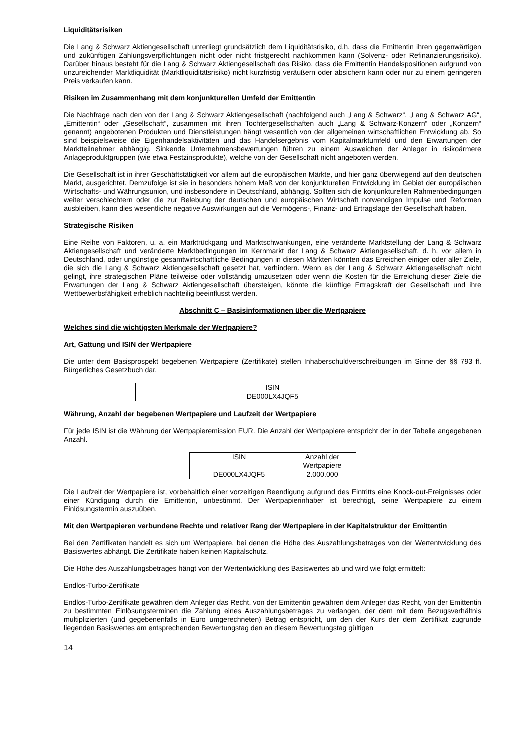Liquiditätsrisiken
Die Lang & Schwarz Aktiengesellschaft unterliegt grundsätzlich dem Liquiditätsrisiko, d.h. dass die Emittentin ihren gegenwärtigen und zukünftigen Zahlungsverpflichtungen nicht oder nicht fristgerecht nachkommen kann (Solvenz- oder Refinanzierungsrisiko). Darüber hinaus besteht für die Lang & Schwarz Aktiengesellschaft das Risiko, dass die Emittentin Handelspositionen aufgrund von unzureichender Marktliquidität (Marktliquiditätsrisiko) nicht kurzfristig veräußern oder absichern kann oder nur zu einem geringeren Preis verkaufen kann.
Risiken im Zusammenhang mit dem konjunkturellen Umfeld der Emittentin
Die Nachfrage nach den von der Lang & Schwarz Aktiengesellschaft (nachfolgend auch „Lang & Schwarz“, „Lang & Schwarz AG“, „Emittentin“ oder „Gesellschaft“, zusammen mit ihren Tochtergesellschaften auch „Lang & Schwarz-Konzern“ oder „Konzern“ genannt) angebotenen Produkten und Dienstleistungen hängt wesentlich von der allgemeinen wirtschaftlichen Entwicklung ab. So sind beispielsweise die Eigenhandelsaktivitäten und das Handelsergebnis vom Kapitalmarktumfeld und den Erwartungen der Marktteilnehmer abhängig. Sinkende Unternehmensbewertungen führen zu einem Ausweichen der Anleger in risikoärmere Anlageproduktgruppen (wie etwa Festzinsprodukte), welche von der Gesellschaft nicht angeboten werden.
Die Gesellschaft ist in ihrer Geschäftstätigkeit vor allem auf die europäischen Märkte, und hier ganz überwiegend auf den deutschen Markt, ausgerichtet. Demzufolge ist sie in besonders hohem Maß von der konjunkturellen Entwicklung im Gebiet der europäischen Wirtschafts- und Währungsunion, und insbesondere in Deutschland, abhängig. Sollten sich die konjunkturellen Rahmenbedingungen weiter verschlechtern oder die zur Belebung der deutschen und europäischen Wirtschaft notwendigen Impulse und Reformen ausbleiben, kann dies wesentliche negative Auswirkungen auf die Vermögens-, Finanz- und Ertragslage der Gesellschaft haben.
Strategische Risiken
Eine Reihe von Faktoren, u. a. ein Marktrückgang und Marktschwankungen, eine veränderte Marktstellung der Lang & Schwarz Aktiengesellschaft und veränderte Marktbedingungen im Kernmarkt der Lang & Schwarz Aktiengesellschaft, d. h. vor allem in Deutschland, oder ungünstige gesamtwirtschaftliche Bedingungen in diesen Märkten könnten das Erreichen einiger oder aller Ziele, die sich die Lang & Schwarz Aktiengesellschaft gesetzt hat, verhindern. Wenn es der Lang & Schwarz Aktiengesellschaft nicht gelingt, ihre strategischen Pläne teilweise oder vollständig umzusetzen oder wenn die Kosten für die Erreichung dieser Ziele die Erwartungen der Lang & Schwarz Aktiengesellschaft übersteigen, könnte die künftige Ertragskraft der Gesellschaft und ihre Wettbewerbsfähigkeit erheblich nachteilig beeinflusst werden.
Abschnitt C – Basisinformationen über die Wertpapiere
Welches sind die wichtigsten Merkmale der Wertpapiere?
Art, Gattung und ISIN der Wertpapiere
Die unter dem Basisprospekt begebenen Wertpapiere (Zertifikate) stellen Inhaberschuldverschreibungen im Sinne der §§ 793 ff. Bürgerliches Gesetzbuch dar.
| ISIN |
| DE000LX4JQF5 |
Währung, Anzahl der begebenen Wertpapiere und Laufzeit der Wertpapiere
Für jede ISIN ist die Währung der Wertpapieremission EUR. Die Anzahl der Wertpapiere entspricht der in der Tabelle angegebenen Anzahl.
| ISIN | Anzahl der Wertpapiere |
| DE000LX4JQF5 | 2.000.000 |
Die Laufzeit der Wertpapiere ist, vorbehaltlich einer vorzeitigen Beendigung aufgrund des Eintritts eine Knock-out-Ereignisses oder einer Kündigung durch die Emittentin, unbestimmt. Der Wertpapierinhaber ist berechtigt, seine Wertpapiere zu einem Einlösungstermin auszuüben.
Mit den Wertpapieren verbundene Rechte und relativer Rang der Wertpapiere in der Kapitalstruktur der Emittentin
Bei den Zertifikaten handelt es sich um Wertpapiere, bei denen die Höhe des Auszahlungsbetrages von der Wertentwicklung des Basiswertes abhängt. Die Zertifikate haben keinen Kapitalschutz.
Die Höhe des Auszahlungsbetrages hängt von der Wertentwicklung des Basiswertes ab und wird wie folgt ermittelt:
Endlos-Turbo-Zertifikate
Endlos-Turbo-Zertifikate gewähren dem Anleger das Recht, von der Emittentin gewähren dem Anleger das Recht, von der Emittentin zu bestimmten Einlösungsterminen die Zahlung eines Auszahlungsbetrages zu verlangen, der dem mit dem Bezugsverhältnis multiplizierten (und gegebenenfalls in Euro umgerechneten) Betrag entspricht, um den der Kurs der dem Zertifikat zugrunde liegenden Basiswertes am entsprechenden Bewertungstag den an diesem Bewertungstag gültigen
14